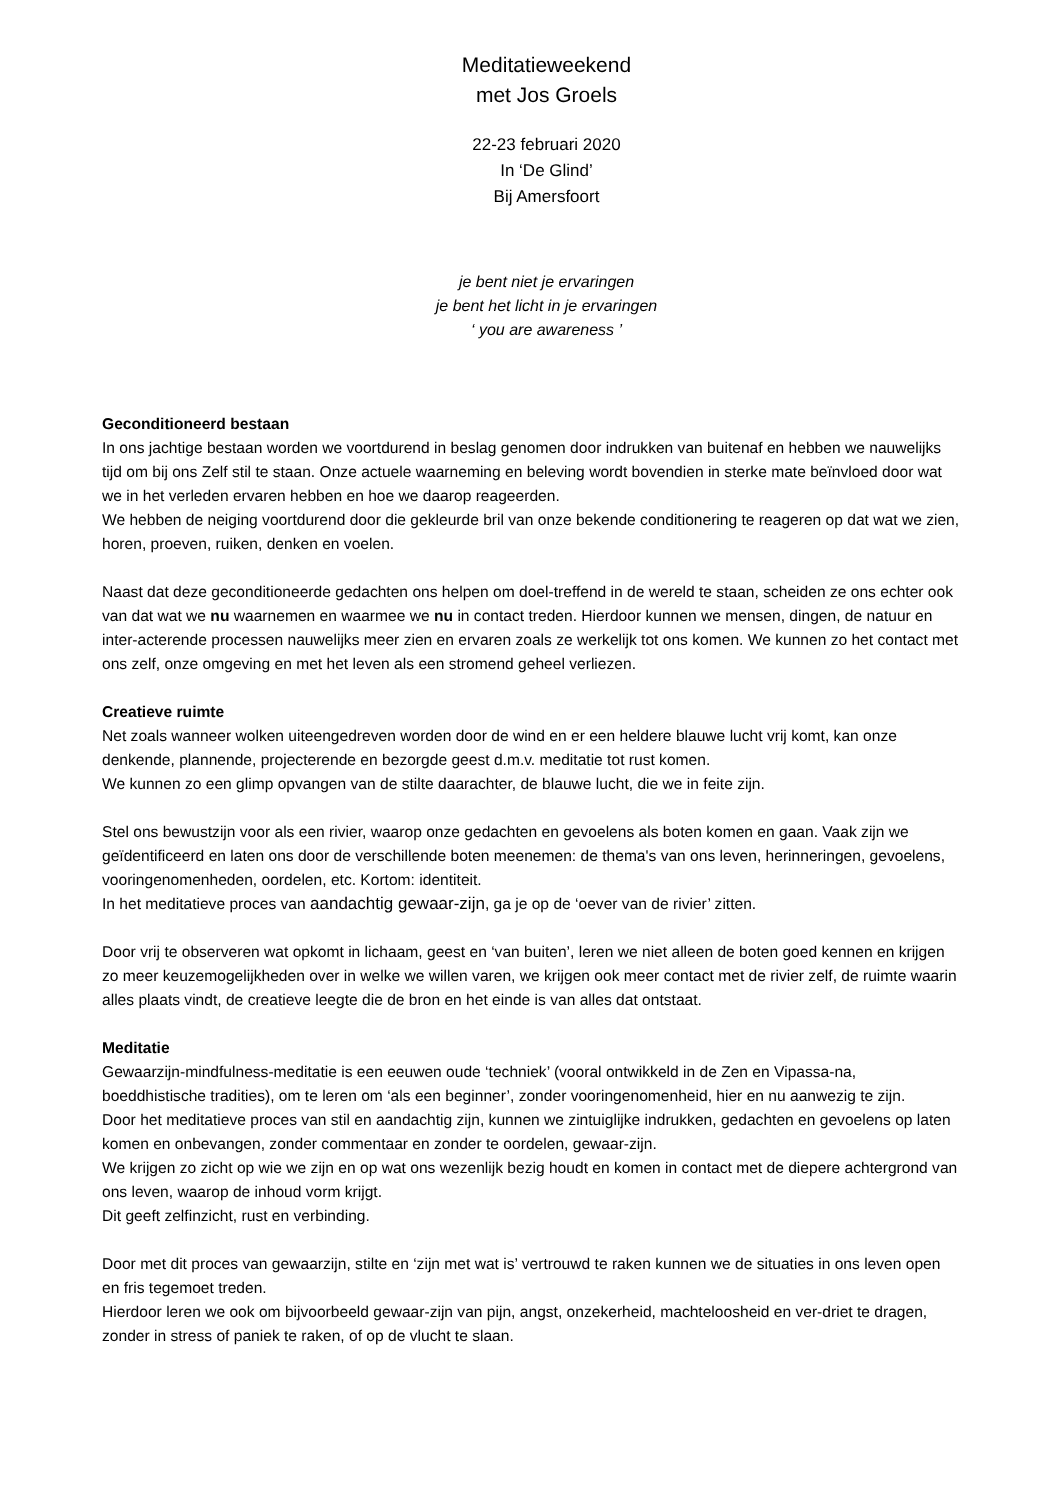Meditatieweekend
met Jos Groels
22-23 februari 2020
In ‘De Glind’
Bij Amersfoort
je bent niet je ervaringen
je bent het licht in je ervaringen
‘ you are awareness ’
Geconditioneerd bestaan
In ons jachtige bestaan worden we voortdurend in beslag genomen door indrukken van buitenaf en hebben we nauwelijks tijd om bij ons Zelf stil te staan. Onze actuele waarneming en beleving wordt bovendien in sterke mate beïnvloed door wat we in het verleden ervaren hebben en hoe we daarop reageerden.
We hebben de neiging voortdurend door die gekleurde bril van onze bekende conditionering te reageren op dat wat we zien, horen, proeven, ruiken, denken en voelen.
Naast dat deze geconditioneerde gedachten ons helpen om doel-treffend in de wereld te staan, scheiden ze ons echter ook van dat wat we nu waarnemen en waarmee we nu in contact treden. Hierdoor kunnen we mensen, dingen, de natuur en inter-acterende processen nauwelijks meer zien en ervaren zoals ze werkelijk tot ons komen. We kunnen zo het contact met ons zelf, onze omgeving en met het leven als een stromend geheel verliezen.
Creatieve ruimte
Net zoals wanneer wolken uiteengedreven worden door de wind en er een heldere blauwe lucht vrij komt, kan onze denkende, plannende, projecterende en bezorgde geest d.m.v. meditatie tot rust komen.
We kunnen zo een glimp opvangen van de stilte daarachter, de blauwe lucht, die we in feite zijn.
Stel ons bewustzijn voor als een rivier, waarop onze gedachten en gevoelens als boten komen en gaan. Vaak zijn we geïdentificeerd en laten ons door de verschillende boten meenemen: de thema's van ons leven, herinneringen, gevoelens, vooringenomenheden, oordelen, etc. Kortom: identiteit.
In het meditatieve proces van aandachtig gewaar-zijn, ga je op de ‘oever van de rivier’ zitten.
Door vrij te observeren wat opkomt in lichaam, geest en ‘van buiten’, leren we niet alleen de boten goed kennen en krijgen zo meer keuzemogelijkheden over in welke we willen varen, we krijgen ook meer contact met de rivier zelf, de ruimte waarin alles plaats vindt, de creatieve leegte die de bron en het einde is van alles dat ontstaat.
Meditatie
Gewaarzijn-mindfulness-meditatie is een eeuwen oude ‘techniek’ (vooral ontwikkeld in de Zen en Vipassa-na, boeddhistische tradities), om te leren om ‘als een beginner’, zonder vooringenomenheid, hier en nu aanwezig te zijn.
Door het meditatieve proces van stil en aandachtig zijn, kunnen we zintuiglijke indrukken, gedachten en gevoelens op laten komen en onbevangen, zonder commentaar en zonder te oordelen, gewaar-zijn.
We krijgen zo zicht op wie we zijn en op wat ons wezenlijk bezig houdt en komen in contact met de diepere achtergrond van ons leven, waarop de inhoud vorm krijgt.
Dit geeft zelfinzicht, rust en verbinding.
Door met dit proces van gewaarzijn, stilte en ‘zijn met wat is’ vertrouwd te raken kunnen we de situaties in ons leven open en fris tegemoet treden.
Hierdoor leren we ook om bijvoorbeeld gewaar-zijn van pijn, angst, onzekerheid, machteloosheid en ver-driet te dragen, zonder in stress of paniek te raken, of op de vlucht te slaan.